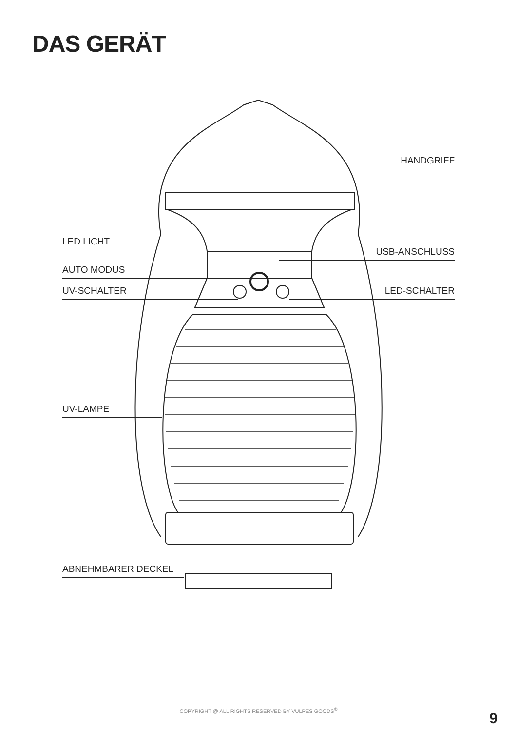DAS GERÄT
HANDGRIFF
LED LICHT
USB-ANSCHLUSS
AUTO MODUS
UV-SCHALTER LED-SCHALTER
UV-LAMPE
ABNEHMBARER DECKEL
COPYRIGHT @ ALL RIGHTS RESERVED BY VULPES GOODS<sup>®</sup>
9